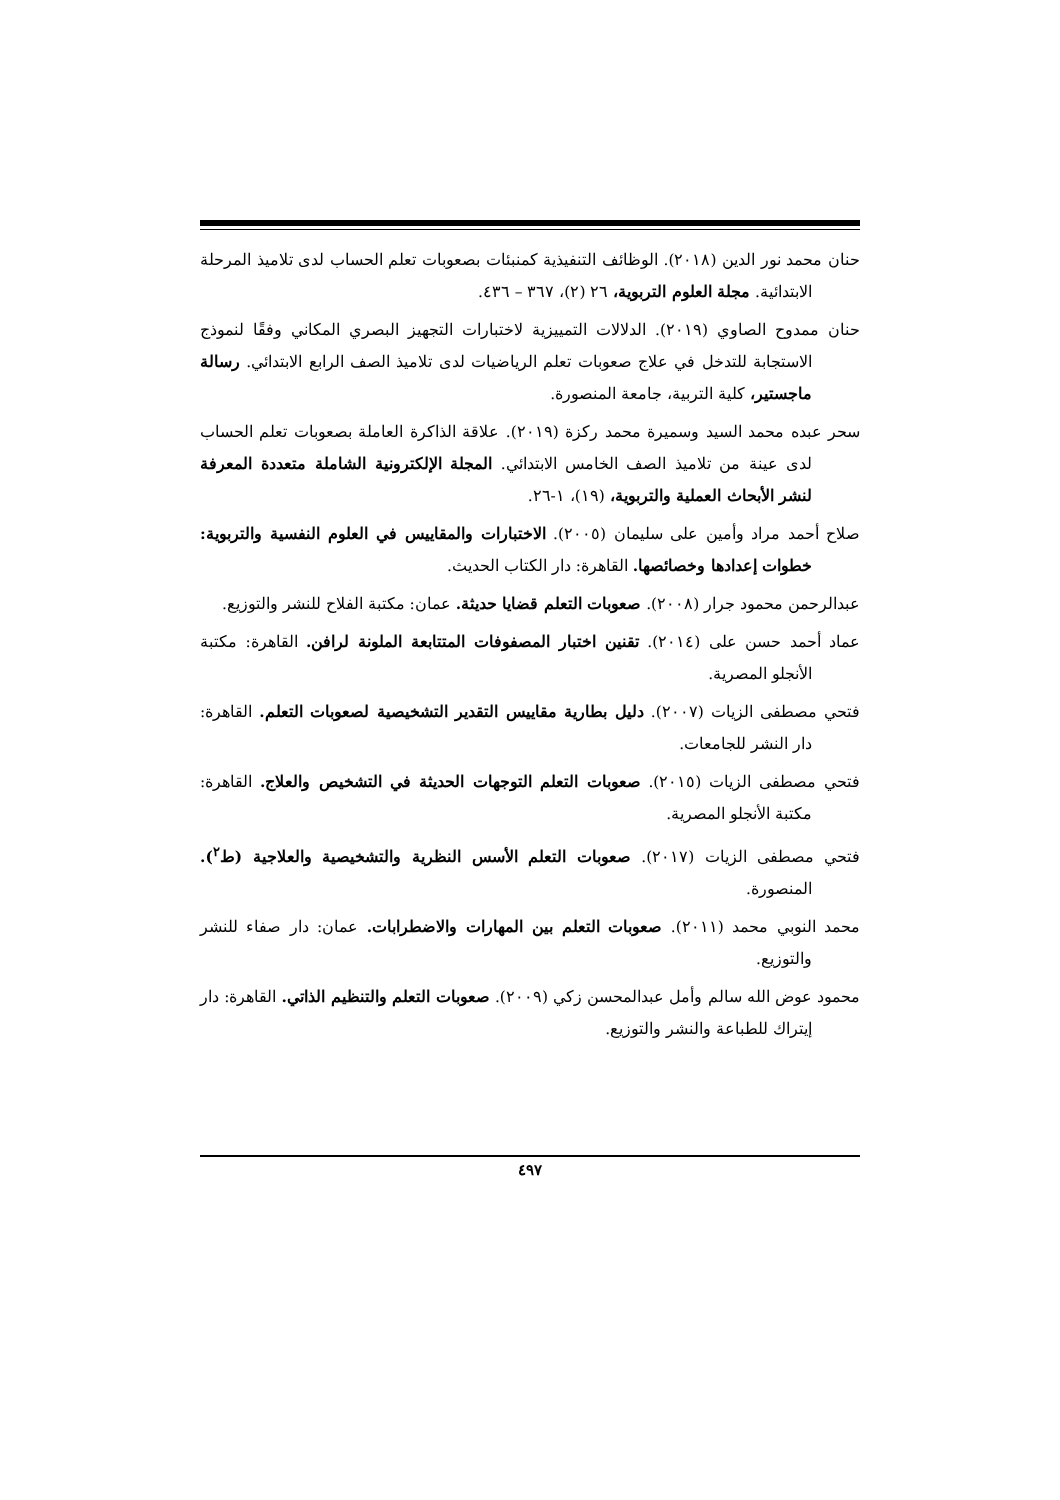حنان محمد نور الدين (٢٠١٨). الوظائف التنفيذية كمنبئات بصعوبات تعلم الحساب لدى تلاميذ المرحلة الابتدائية. مجلة العلوم التربوية، ٢٦ (٢)، ٣٦٧ – ٤٣٦.
حنان ممدوح الصاوي (٢٠١٩). الدلالات التمييزية لاختبارات التجهيز البصري المكاني وفقًا لنموذج الاستجابة للتدخل في علاج صعوبات تعلم الرياضيات لدى تلاميذ الصف الرابع الابتدائي. رسالة ماجستير، كلية التربية، جامعة المنصورة.
سحر عبده محمد السيد وسميرة محمد ركزة (٢٠١٩). علاقة الذاكرة العاملة بصعوبات تعلم الحساب لدى عينة من تلاميذ الصف الخامس الابتدائي. المجلة الإلكترونية الشاملة متعددة المعرفة لنشر الأبحاث العملية والتربوية، (١٩)، ١-٢٦.
صلاح أحمد مراد وأمين على سليمان (٢٠٠٥). الاختبارات والمقاييس في العلوم النفسية والتربوية: خطوات إعدادها وخصائصها. القاهرة: دار الكتاب الحديث.
عبدالرحمن محمود جرار (٢٠٠٨). صعوبات التعلم قضايا حديثة. عمان: مكتبة الفلاح للنشر والتوزيع.
عماد أحمد حسن على (٢٠١٤). تقنين اختبار المصفوفات المتتابعة الملونة لرافن. القاهرة: مكتبة الأنجلو المصرية.
فتحي مصطفى الزيات (٢٠٠٧). دليل بطارية مقاييس التقدير التشخيصية لصعوبات التعلم. القاهرة: دار النشر للجامعات.
فتحي مصطفى الزيات (٢٠١٥). صعوبات التعلم التوجهات الحديثة في التشخيص والعلاج. القاهرة: مكتبة الأنجلو المصرية.
فتحي مصطفى الزيات (٢٠١٧). صعوبات التعلم الأسس النظرية والتشخيصية والعلاجية (ط<sup>٢</sup>). المنصورة.
محمد النوبي محمد (٢٠١١). صعوبات التعلم بين المهارات والاضطرابات. عمان: دار صفاء للنشر والتوزيع.
محمود عوض الله سالم وأمل عبدالمحسن زكي (٢٠٠٩). صعوبات التعلم والتنظيم الذاتي. القاهرة: دار إيتراك للطباعة والنشر والتوزيع.
٤٩٧